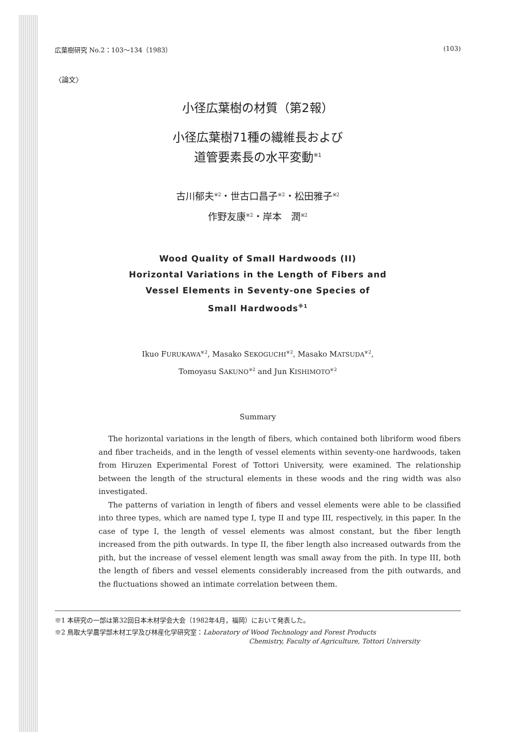広葉樹研究 No.2：103〜134（1983） (103)
〈論文〉
小径広葉樹の材質（第2報）
小径広葉樹71種の繊維長および
道管要素長の水平変動<sup>※1</sup>
古川郁夫<sup>※2</sup>・世古口昌子<sup>※2</sup>・松田雅子<sup>※2</sup>
作野友康<sup>※2</sup>・岸本　潤<sup>※2</sup>
Wood Quality of Small Hardwoods (II)
Horizontal Variations in the Length of Fibers and
Vessel Elements in Seventy-one Species of
Small Hardwoods<sup>※1</sup>
Ikuo FURUKAWA<sup>※2</sup>, Masako SEKOGUCHI<sup>※2</sup>, Masako MATSUDA<sup>※2</sup>,
Tomoyasu SAKUNO<sup>※2</sup> and Jun KISHIMOTO<sup>※2</sup>
Summary
The horizontal variations in the length of fibers, which contained both libriform wood fibers and fiber tracheids, and in the length of vessel elements within seventy-one hardwoods, taken from Hiruzen Experimental Forest of Tottori University, were examined. The relationship between the length of the structural elements in these woods and the ring width was also investigated.
The patterns of variation in length of fibers and vessel elements were able to be classified into three types, which are named type I, type II and type III, respectively, in this paper. In the case of type I, the length of vessel elements was almost constant, but the fiber length increased from the pith outwards. In type II, the fiber length also increased outwards from the pith, but the increase of vessel element length was small away from the pith. In type III, both the length of fibers and vessel elements considerably increased from the pith outwards, and the fluctuations showed an intimate correlation between them.
※1 本研究の一部は第32回日本木材学会大会（1982年4月，福岡）において発表した。
※2 鳥取大学農学部木材工学及び林産化学研究室：Laboratory of Wood Technology and Forest Products
Chemistry, Faculty of Agriculture, Tottori University